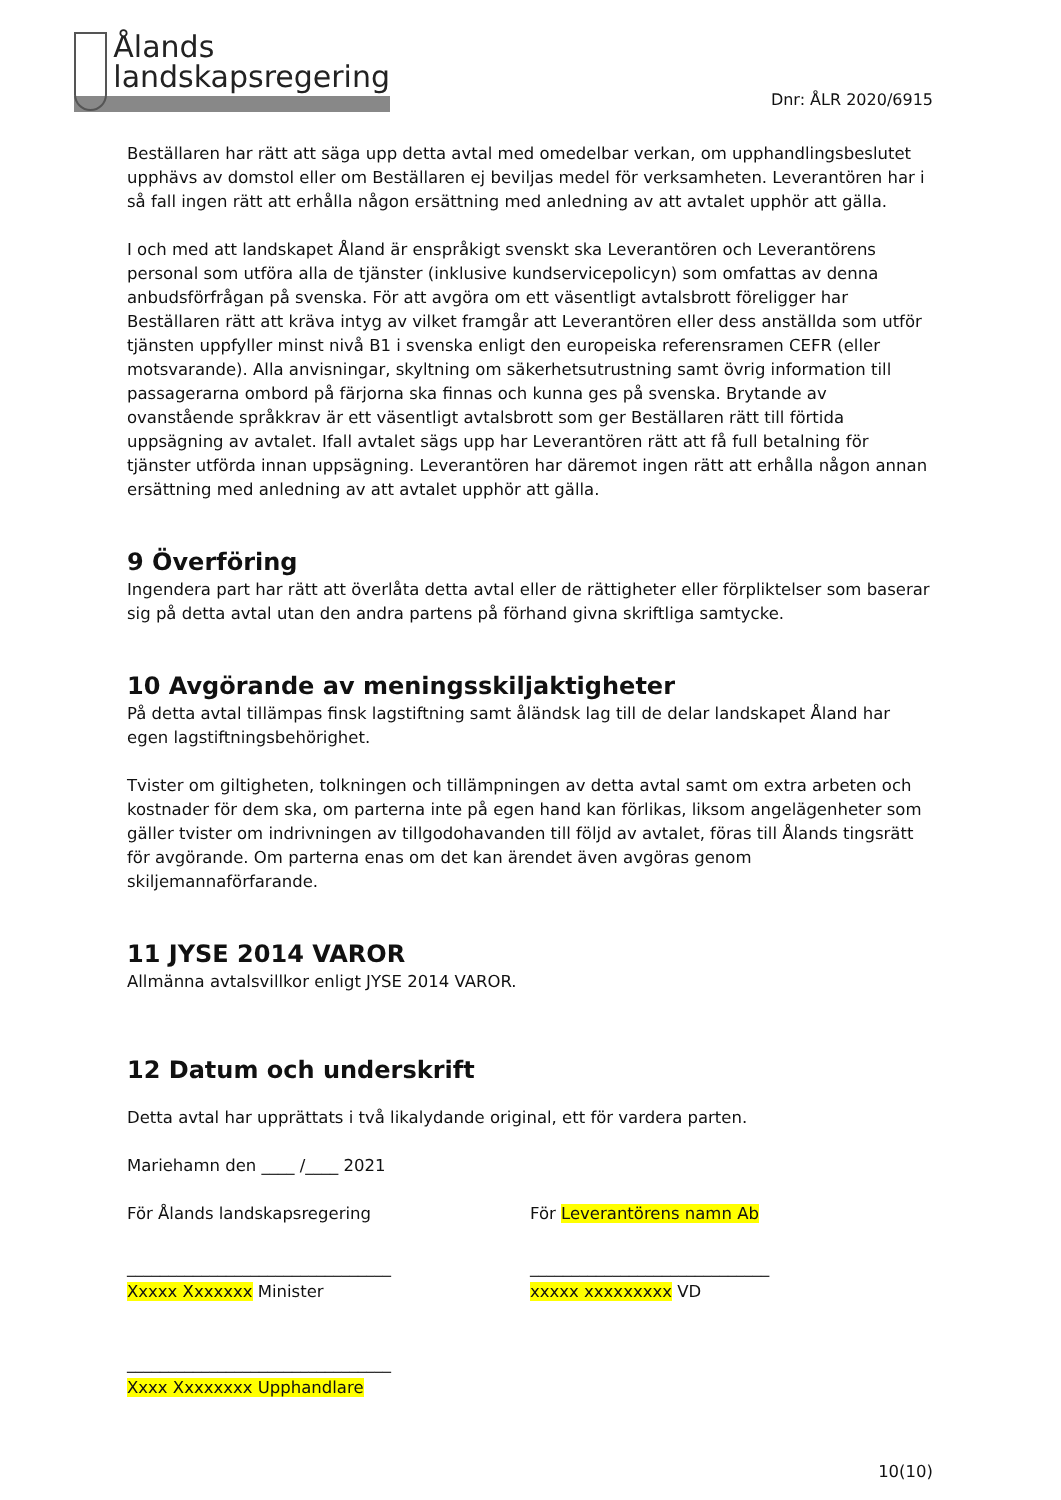Ålands
landskapsregering
Dnr: ÅLR 2020/6915
Beställaren har rätt att säga upp detta avtal med omedelbar verkan, om upphandlingsbeslutet upphävs av domstol eller om Beställaren ej beviljas medel för verksamheten. Leverantören har i så fall ingen rätt att erhålla någon ersättning med anledning av att avtalet upphör att gälla.
I och med att landskapet Åland är enspråkigt svenskt ska Leverantören och Leverantörens personal som utföra alla de tjänster (inklusive kundservicepolicyn) som omfattas av denna anbudsförfrågan på svenska. För att avgöra om ett väsentligt avtalsbrott föreligger har Beställaren rätt att kräva intyg av vilket framgår att Leverantören eller dess anställda som utför tjänsten uppfyller minst nivå B1 i svenska enligt den europeiska referensramen CEFR (eller motsvarande). Alla anvisningar, skyltning om säkerhetsutrustning samt övrig information till passagerarna ombord på färjorna ska finnas och kunna ges på svenska. Brytande av ovanstående språkkrav är ett väsentligt avtalsbrott som ger Beställaren rätt till förtida uppsägning av avtalet. Ifall avtalet sägs upp har Leverantören rätt att få full betalning för tjänster utförda innan uppsägning. Leverantören har däremot ingen rätt att erhålla någon annan ersättning med anledning av att avtalet upphör att gälla.
9 Överföring
Ingendera part har rätt att överlåta detta avtal eller de rättigheter eller förpliktelser som baserar sig på detta avtal utan den andra partens på förhand givna skriftliga samtycke.
10 Avgörande av meningsskiljaktigheter
På detta avtal tillämpas finsk lagstiftning samt åländsk lag till de delar landskapet Åland har egen lagstiftningsbehörighet.
Tvister om giltigheten, tolkningen och tillämpningen av detta avtal samt om extra arbeten och kostnader för dem ska, om parterna inte på egen hand kan förlikas, liksom angelägenheter som gäller tvister om indrivningen av tillgodohavanden till följd av avtalet, föras till Ålands tingsrätt för avgörande. Om parterna enas om det kan ärendet även avgöras genom skiljemannaförfarande.
11 JYSE 2014 VAROR
Allmänna avtalsvillkor enligt JYSE 2014 VAROR.
12 Datum och underskrift
Detta avtal har upprättats i två likalydande original, ett för vardera parten.
Mariehamn den ____ /____ 2021
För Ålands landskapsregering För Leverantörens namn Ab
________________________________
Xxxxx Xxxxxxx Minister
_____________________________
xxxxx xxxxxxxxx VD
________________________________
Xxxx Xxxxxxxx Upphandlare
10(10)